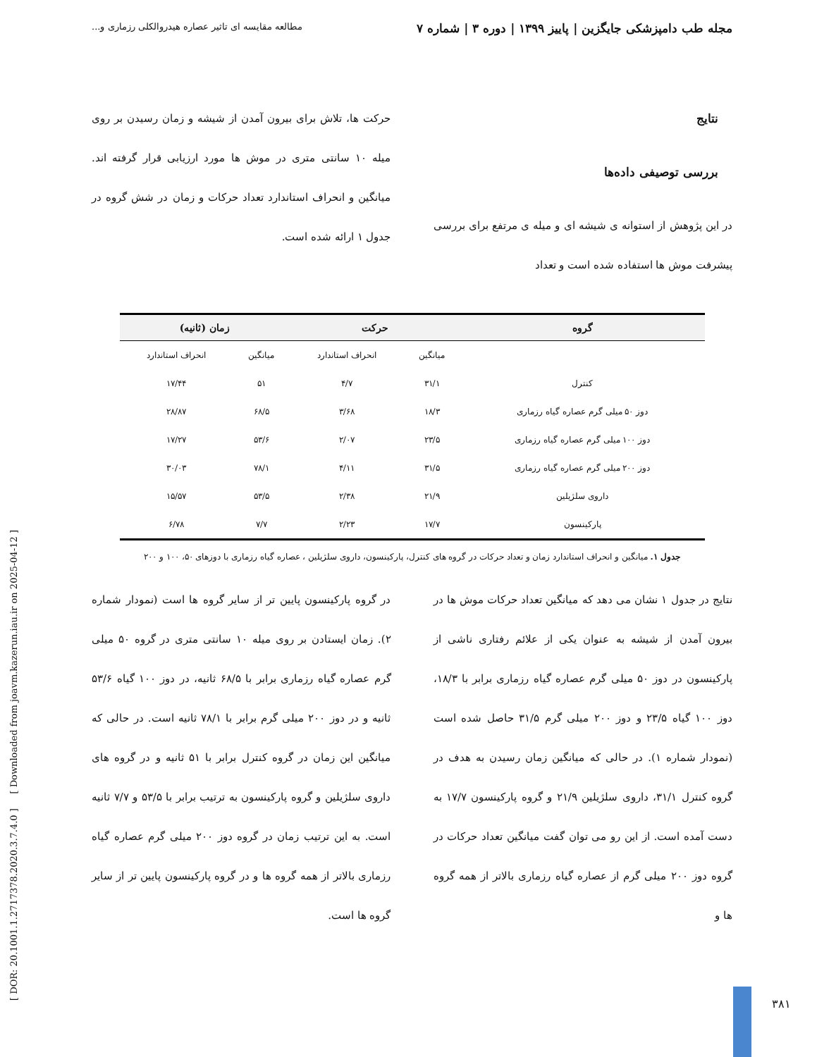مجله طب دامپزشکی جایگزین | پاییز ۱۳۹۹ | دوره ۳ | شماره ۷ مطالعه مقایسه ای تاثیر عصاره هیدروالکلی رزماری و...
نتایج
بررسی توصیفی داده‌ها
در این پژوهش از استوانه ی شیشه ای و میله ی مرتفع برای بررسی پیشرفت موش ها استفاده شده است و تعداد
حرکت ها، تلاش برای بیرون آمدن از شیشه و زمان رسیدن بر روی میله ۱۰ سانتی متری در موش ها مورد ارزیابی قرار گرفته اند. میانگین و انحراف استاندارد تعداد حرکات و زمان در شش گروه در جدول ۱ ارائه شده است.
| گروه | حرکت | | زمان (ثانیه) | |
| --- | --- | --- | --- | --- |
| | میانگین | انحراف استاندارد | میانگین | انحراف استاندارد |
| کنترل | ۳۱/۱ | ۴/۷ | ۵۱ | ۱۷/۴۴ |
| دوز ۵۰ میلی گرم عصاره گیاه رزماری | ۱۸/۳ | ۳/۶۸ | ۶۸/۵ | ۲۸/۸۷ |
| دوز ۱۰۰ میلی گرم عصاره گیاه رزماری | ۲۳/۵ | ۲/۰۷ | ۵۳/۶ | ۱۷/۲۷ |
| دوز ۲۰۰ میلی گرم عصاره گیاه رزماری | ۳۱/۵ | ۴/۱۱ | ۷۸/۱ | ۳۰/۰۳ |
| داروی سلژیلین | ۲۱/۹ | ۲/۳۸ | ۵۳/۵ | ۱۵/۵۷ |
| پارکینسون | ۱۷/۷ | ۲/۲۳ | ۷/۷ | ۶/۷۸ |
جدول ۱. میانگین و انحراف استاندارد زمان و تعداد حرکات در گروه های کنترل، پارکینسون، داروی سلژیلین ، عصاره گیاه رزماری با دوزهای ۵۰، ۱۰۰ و ۲۰۰
نتایج در جدول ۱ نشان می دهد که میانگین تعداد حرکات موش ها در بیرون آمدن از شیشه به عنوان یکی از علائم رفتاری ناشی از پارکینسون در دوز ۵۰ میلی گرم عصاره گیاه رزماری برابر با ۱۸/۳، دوز ۱۰۰ گیاه ۲۳/۵ و دوز ۲۰۰ میلی گرم ۳۱/۵ حاصل شده است (نمودار شماره ۱). در حالی که میانگین زمان رسیدن به هدف در گروه کنترل ۳۱/۱، داروی سلژیلین ۲۱/۹ و گروه پارکینسون ۱۷/۷ به دست آمده است. از این رو می توان گفت میانگین تعداد حرکات در گروه دوز ۲۰۰ میلی گرم از عصاره گیاه رزماری بالاتر از همه گروه ها و
در گروه پارکینسون پایین تر از سایر گروه ها است (نمودار شماره ۲). زمان ایستادن بر روی میله ۱۰ سانتی متری در گروه ۵۰ میلی گرم عصاره گیاه رزماری برابر با ۶۸/۵ ثانیه، در دوز ۱۰۰ گیاه ۵۳/۶ ثانیه و در دوز ۲۰۰ میلی گرم برابر با ۷۸/۱ ثانیه است. در حالی که میانگین این زمان در گروه کنترل برابر با ۵۱ ثانیه و در گروه های داروی سلژیلین و گروه پارکینسون به ترتیب برابر با ۵۳/۵ و ۷/۷ ثانیه است. به این ترتیب زمان در گروه دوز ۲۰۰ میلی گرم عصاره گیاه رزماری بالاتر از همه گروه ها و در گروه پارکینسون پایین تر از سایر گروه ها است.
[ DOR: 20.1001.1.2717378.2020.3.7.4.0 ] [ Downloaded from joavm.kazerun.iau.ir on 2025-04-12 ]
۳۸۱